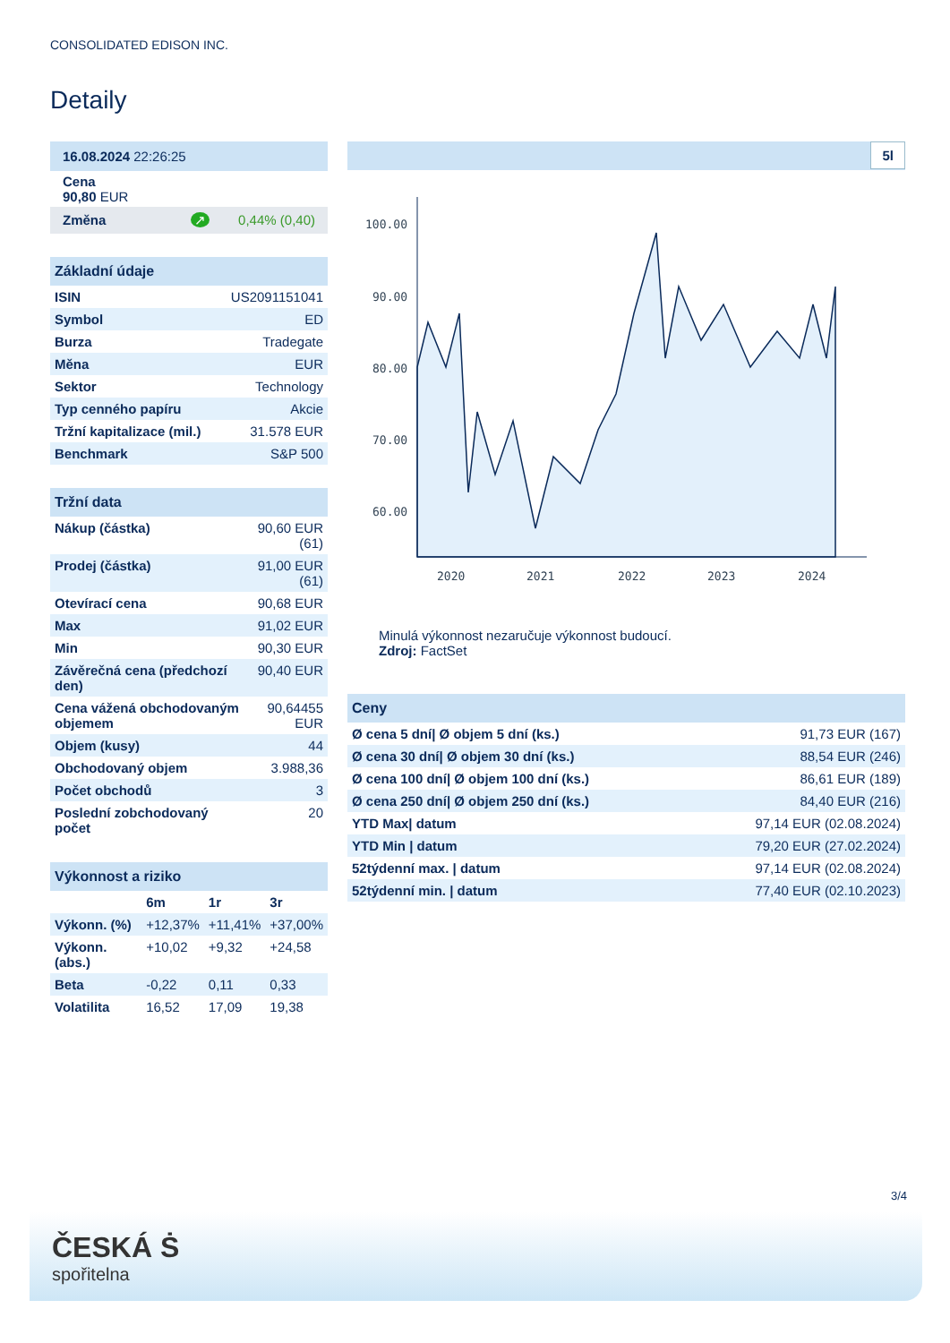CONSOLIDATED EDISON INC.
Detaily
| 16.08.2024 22:26:25 |
| Cena 90,80 EUR |
| Změna ↗ 0,44% (0,40) |
| Základní údaje | |
| --- | --- |
| ISIN | US2091151041 |
| Symbol | ED |
| Burza | Tradegate |
| Měna | EUR |
| Sektor | Technology |
| Typ cenného papíru | Akcie |
| Tržní kapitalizace (mil.) | 31.578 EUR |
| Benchmark | S&P 500 |
| Tržní data | |
| --- | --- |
| Nákup (částka) | 90,60 EUR (61) |
| Prodej (částka) | 91,00 EUR (61) |
| Otevírací cena | 90,68 EUR |
| Max | 91,02 EUR |
| Min | 90,30 EUR |
| Závěrečná cena (předchozí den) | 90,40 EUR |
| Cena vážená obchodovaným objemem | 90,64455 EUR |
| Objem (kusy) | 44 |
| Obchodovaný objem | 3.988,36 |
| Počet obchodů | 3 |
| Poslední zobchodovaný počet | 20 |
| Výkonnost a riziko | | | |
| --- | --- | --- | --- |
| | 6m | 1r | 3r |
| Výkonn. (%) | +12,37% | +11,41% | +37,00% |
| Výkonn. (abs.) | +10,02 | +9,32 | +24,58 |
| Beta | -0,22 | 0,11 | 0,33 |
| Volatilita | 16,52 | 17,09 | 19,38 |
5l
100.00
90.00
80.00
70.00
60.00
2020
2021
2022
2023
2024
Minulá výkonnost nezaručuje výkonnost budoucí.
Zdroj: FactSet
| Ceny | |
| --- | --- |
| Ø cena 5 dní/ Ø objem 5 dní (ks.) | 91,73 EUR (167) |
| Ø cena 30 dní/ Ø objem 30 dní (ks.) | 88,54 EUR (246) |
| Ø cena 100 dní/ Ø objem 100 dní (ks.) | 86,61 EUR (189) |
| Ø cena 250 dní/ Ø objem 250 dní (ks.) | 84,40 EUR (216) |
| YTD Max/ datum | 97,14 EUR (02.08.2024) |
| YTD Min / datum | 79,20 EUR (27.02.2024) |
| 52týdenní max. / datum | 97,14 EUR (02.08.2024) |
| 52týdenní min. / datum | 77,40 EUR (02.10.2023) |
3/4
ČESKÁ Ṡ
spořitelna